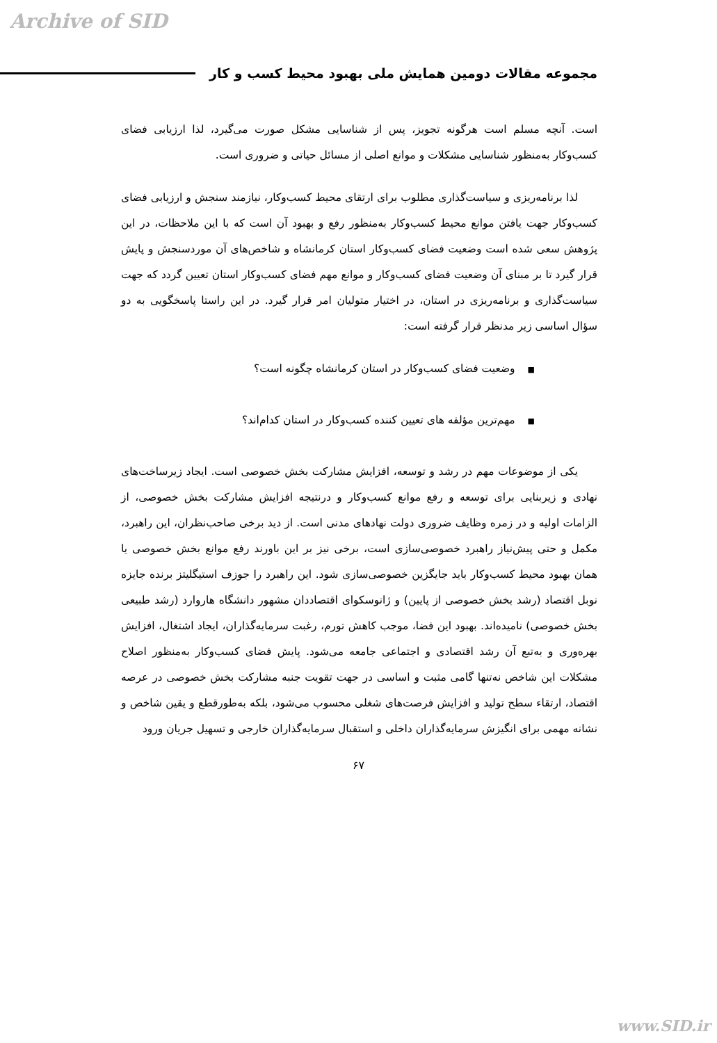Archive of SID
مجموعه مقالات دومین همایش ملی بهبود محیط کسب و کار
است. آنچه مسلم است هرگونه تجویز، پس از شناسایی مشکل صورت می‌گیرد، لذا ارزیابی فضای کسب‌وکار به‌منظور شناسایی مشکلات و موانع اصلی از مسائل حیاتی و ضروری است.
لذا برنامه‌ریزی و سیاست‌گذاری مطلوب برای ارتقای محیط کسب‌وکار، نیازمند سنجش و ارزیابی فضای کسب‌وکار جهت یافتن موانع محیط کسب‌وکار به‌منظور رفع و بهبود آن است که با این ملاحظات، در این پژوهش سعی شده است وضعیت فضای کسب‌وکار استان کرمانشاه و شاخص‌های آن موردسنجش و پایش قرار گیرد تا بر مبنای آن وضعیت فضای کسب‌وکار و موانع مهم فضای کسب‌وکار استان تعیین گردد که جهت سیاست‌گذاری و برنامه‌ریزی در استان، در اختیار متولیان امر قرار گیرد. در این راستا پاسخگویی به دو سؤال اساسی زیر مدنظر قرار گرفته است:
■وضعیت فضای کسب‌وکار در استان کرمانشاه چگونه است؟
■مهم‌ترین مؤلفه های تعیین کننده کسب‌وکار در استان کدام‌اند؟
یکی از موضوعات مهم در رشد و توسعه، افزایش مشارکت بخش خصوصی است. ایجاد زیرساخت‌های نهادی و زیربنایی برای توسعه و رفع موانع کسب‌وکار و درنتیجه افزایش مشارکت بخش خصوصی، از الزامات اولیه و در زمره وظایف ضروری دولت نهادهای مدنی است. از دید برخی صاحب‌نظران، این راهبرد، مکمل و حتی پیش‌نیاز راهبرد خصوصی‌سازی است، برخی نیز بر این باورند رفع موانع بخش خصوصی یا همان بهبود محیط کسب‌وکار باید جایگزین خصوصی‌سازی شود. این راهبرد را جوزف استیگلیتز برنده جایزه نوبل اقتصاد (رشد بخش خصوصی از پایین) و ژانوسکوای اقتصاددان مشهور دانشگاه هاروارد (رشد طبیعی بخش خصوصی) نامیده‌اند. بهبود این فضا، موجب کاهش تورم، رغبت سرمایه‌گذاران، ایجاد اشتغال، افزایش بهره‌وری و به‌تبع آن رشد اقتصادی و اجتماعی جامعه می‌شود. پایش فضای کسب‌وکار به‌منظور اصلاح مشکلات این شاخص نه‌تنها گامی مثبت و اساسی در جهت تقویت جنبه مشارکت بخش خصوصی در عرصه اقتصاد، ارتقاء سطح تولید و افزایش فرصت‌های شغلی محسوب می‌شود، بلکه به‌طورقطع و یقین شاخص و نشانه مهمی برای انگیزش سرمایه‌گذاران داخلی و استقبال سرمایه‌گذاران خارجی و تسهیل جریان ورود
۶۷
www.SID.ir